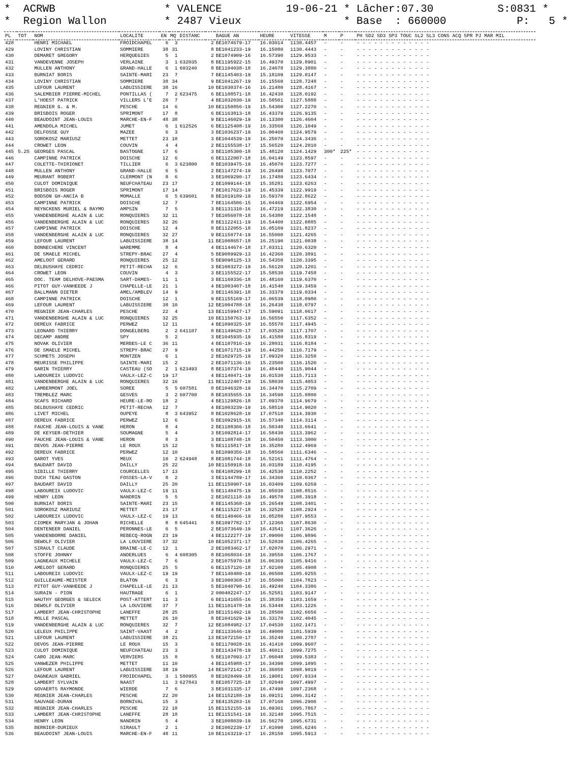* ACRWB * VALENCE 19-06-21 * Lâcher:07.30 S:0831 * * Region Wallon * 2487 Vieux * Base : 660000 P: 5 *
| PL | TOT | NOM | LOCALITE | EN | MQ | DISTANC | | BAGUE AN | HEURE | VITESSE | M | P | PH SD2 SD3 SP3 TOUC SL2 SL3 CONS ACQ SPR PJ MAR MIL |
| --- | --- | --- | --- | --- | --- | --- | --- | --- | --- | --- | --- | --- | --- |
| 428 | | HENRI MICHAEL | FROIDCHAPEL | 6 | 3 | | 2 | BE1074679-17 | 16.03014 | 1130.4457 | - | - | - - - - - - - - - - - - - |
| 429 | | LOVINY CHRISTIAN | SOMMIERE | 38 | 31 | | 8 | BE1041233-19 | 16.15080 | 1130.4443 | - | - | - - - - - - - - - - - - - |
| 430 | | DEMARET GREGORY | HERQUEGIES | 5 | 1 | | 2 | BE1074909-16 | 16.57390 | 1129.9533 | - | - | - - - - - - - - - - - - - |
| 431 | | VANDEVENNE JOSEPH | VERLAINE | 3 | 1 | 632035 | 8 | BE1195922-15 | 16.49370 | 1129.8901 | - | - | - - - - - - - - - - - - - |
| 432 | | MULLEN ANTHONY | GRAND-HALLE | 6 | 1 | 603240 | 8 | BE1104038-18 | 16.24078 | 1129.3880 | - | - | - - - - - - - - - - - - - |
| 433 | | BURNIAT BORIS | SAINTE-MARI | 23 | 7 | | 7 | BE1145403-19 | 15.18109 | 1129.0147 | - | - | - - - - - - - - - - - - - |
| 434 | | LOVINY CHRISTIAN | SOMMIERE | 38 | 34 | | 9 | BE1041267-19 | 16.15560 | 1128.7248 | - | - | - - - - - - - - - - - - - |
| 435 | | LEFOUR LAURENT | LABUISSIERE | 38 | 16 | | 10 | BE1030374-16 | 16.21480 | 1128.4167 | - | - | - - - - - - - - - - - - - |
| 436 | | SALEMBIER PIERRE-MICHEL | PONTILLAS ( | 7 | 2 | 623475 | 6 | BE1108571-18 | 16.42430 | 1128.0192 | - | - | - - - - - - - - - - - - - |
| 437 | | L'HOEST PATRICK | VILLERS L'E | 20 | 7 | | 4 | BE1032030-19 | 16.58501 | 1127.5888 | - | - | - - - - - - - - - - - - - |
| 438 | | REGNIER G. & M. | PESCHE | 14 | 6 | | 10 | BE1150856-19 | 15.54300 | 1127.2270 | - | - | - - - - - - - - - - - - - |
| 439 | | BRISBOIS ROGER | SPRIMONT | 17 | 8 | | 6 | BE1163813-18 | 16.43379 | 1126.9135 | - | - | - - - - - - - - - - - - - |
| 440 | | BEAUDOINT JEAN-LOUIS | MARCHE-EN-F | 48 | 38 | | 9 | BE1146029-19 | 16.13300 | 1126.4604 | - | - | - - - - - - - - - - - - - |
| 441 | | AMENDOLA MICHEL | JUMET | 6 | 1 | 612526 | 6 | BE1125408-19 | 16.33560 | 1126.1049 | - | - | - - - - - - - - - - - - - |
| 442 | | DELFOSSE GUY | MAZEE | 6 | 3 | | 3 | BE1036237-19 | 16.00460 | 1124.9579 | - | - | - - - - - - - - - - - - - |
| 443 | | SOROKOSZ MARIUSZ | METTET | 23 | 18 | | 3 | BE1044539-19 | 16.25070 | 1124.3436 | - | - | - - - - - - - - - - - - - |
| 444 | | CROWET LEON | COUVIN | 4 | 4 | | 2 | BE1155538-17 | 15.56520 | 1124.2010 | - | - | - - - - - - - - - - - - - |
| 445 | 5.25 | GEORGES PASCAL | BASTOGNE | 17 | 6 | | 3 | BE1105300-18 | 15.48120 | 1124.1429 | 300* | 225* | - - - - - - - - - - - - - |
| 446 | | CAMPINNE PATRICK | DOISCHE | 12 | 6 | | 6 | BE1122007-18 | 16.04149 | 1123.8597 | - | - | - - - - - - - - - - - - - |
| 447 | | COLETTE-THIRIONET | TILLIER | 6 | 3 | 623800 | 8 | BE1039475-19 | 16.45070 | 1123.7277 | - | - | - - - - - - - - - - - - - |
| 448 | | MULLEN ANTHONY | GRAND-HALLE | 6 | 5 | | 2 | BE1147274-19 | 16.26498 | 1123.7077 | - | - | - - - - - - - - - - - - - |
| 449 | | MEURANT ROBERT | CLERMONT (N | 8 | 6 | | 3 | BE1069290-17 | 16.17480 | 1123.6434 | - | - | - - - - - - - - - - - - - |
| 450 | | CULOT DOMINIQUE | NEUFCHATEAU | 23 | 17 | | 2 | BE1099144-18 | 15.35281 | 1123.6263 | - | - | - - - - - - - - - - - - - |
| 451 | | BRISBOIS ROGER | SPRIMONT | 17 | 14 | | 7 | BE1017623-19 | 16.45339 | 1122.9919 | - | - | - - - - - - - - - - - - - |
| 452 | | BODSON GH-ANCIA B | MOMALLE | 6 | 5 | 639601 | 8 | BE1019189-19 | 16.59370 | 1122.8622 | - | - | - - - - - - - - - - - - - |
| 453 | | CAMPINNE PATRICK | DOISCHE | 12 | 7 | | 7 | BE1164506-15 | 16.04469 | 1122.6954 | - | - | - - - - - - - - - - - - - |
| 454 | | REYNCKENS MURIEL & RAYMO | AMPSIN | 7 | 5 | | 3 | BE1131310-16 | 16.47219 | 1122.3830 | - | - | - - - - - - - - - - - - - |
| 455 | | VANDENBERGHE ALAIN & LUC | RONQUIERES | 32 | 11 | | 7 | BE1056078-18 | 16.54380 | 1122.1548 | - | - | - - - - - - - - - - - - - |
| 456 | | VANDENBERGHE ALAIN & LUC | RONQUIERES | 32 | 26 | | 8 | BE1122411-19 | 16.54400 | 1122.0885 | - | - | - - - - - - - - - - - - - |
| 457 | | CAMPINNE PATRICK | DOISCHE | 12 | 4 | | 8 | BE1122055-18 | 16.05109 | 1121.8237 | - | - | - - - - - - - - - - - - - |
| 458 | | VANDENBERGHE ALAIN & LUC | RONQUIERES | 32 | 27 | | 9 | BE1150774-19 | 16.55000 | 1121.4265 | - | - | - - - - - - - - - - - - - |
| 459 | | LEFOUR LAURENT | LABUISSIERE | 38 | 14 | | 11 | BE1008657-18 | 16.25190 | 1121.0038 | - | - | - - - - - - - - - - - - - |
| 460 | | BONNECHERE VINCENT | WAREMME | 8 | 4 | | 4 | BE1144674-18 | 17.03311 | 1120.6320 | - | - | - - - - - - - - - - - - - |
| 461 | | DE SMAELE MICHEL | STREPY-BRAC | 27 | 4 | | 5 | BE9089929-13 | 16.42360 | 1120.3891 | - | - | - - - - - - - - - - - - - |
| 462 | | AMELOOT GERARD | RONQUIERES | 25 | 12 | | 5 | BE9098125-13 | 16.54350 | 1120.3395 | - | - | - - - - - - - - - - - - - |
| 463 | | DELBUSHAYE CEDRIC | PETIT-RECHA | 12 | 6 | | 3 | BE1003272-19 | 16.56120 | 1120.1201 | - | - | - - - - - - - - - - - - - |
| 464 | | CROWET LEON | COUVIN | 4 | 3 | | 3 | BE1155522-17 | 15.58530 | 1119.7458 | - | - | - - - - - - - - - - - - - |
| 465 | | DOC. TEAM DELHOVE-PAESMA | SART-DAMES- | 11 | 1 | | 3 | BE1160336-18 | 16.48160 | 1119.6370 | - | - | - - - - - - - - - - - - - |
| 466 | | PITOT GUY-VANHEEDE J | CHAPELLE-LE | 21 | 1 | | 4 | BE1003407-18 | 16.41540 | 1119.3459 | - | - | - - - - - - - - - - - - - |
| 467 | | BALLMANN DIETER | AMEL/AMBLEV | 14 | 9 | | 3 | BE1146391-18 | 16.33379 | 1119.0334 | - | - | - - - - - - - - - - - - - |
| 468 | | CAMPINNE PATRICK | DOISCHE | 12 | 1 | | 9 | BE1155169-17 | 16.06539 | 1118.0980 | - | - | - - - - - - - - - - - - - |
| 469 | | LEFOUR LAURENT | LABUISSIERE | 38 | 10 | | 12 | BE1004788-18 | 16.26430 | 1118.0797 | - | - | - - - - - - - - - - - - - |
| 470 | | REGNIER JEAN-CHARLES | PESCHE | 22 | 4 | | 13 | BE1159947-17 | 15.59091 | 1118.0617 | - | - | - - - - - - - - - - - - - |
| 471 | | VANDENBERGHE ALAIN & LUC | RONQUIERES | 32 | 25 | | 10 | BE1150763-19 | 16.56550 | 1117.6352 | - | - | - - - - - - - - - - - - - |
| 472 | | DEREUX FABRICE | PERWEZ | 12 | 11 | | 4 | BE1090325-18 | 16.55570 | 1117.4945 | - | - | - - - - - - - - - - - - - |
| 473 | | LEONARD THIERRY | DONGELBERG | 2 | 2 | 641107 | 8 | BE1149620-17 | 17.03520 | 1117.1707 | - | - | - - - - - - - - - - - - - |
| 474 | | DECAMP ANDRE | SPY | 5 | 2 | | 3 | BE1045935-19 | 16.41580 | 1116.8319 | - | - | - - - - - - - - - - - - - |
| 475 | | NOVAK OLIVIER | MERBES-LE C | 36 | 11 | | 4 | BE1107816-19 | 16.28031 | 1116.8184 | - | - | - - - - - - - - - - - - - |
| 476 | | DE SMAELE MICHEL | STREPY-BRAC | 27 | 9 | | 6 | BE1071715-19 | 16.44250 | 1116.7179 | - | - | - - - - - - - - - - - - - |
| 477 | | SCHMETS JOSEPH | MONTZEN | 6 | 1 | | 2 | BE1029725-19 | 17.09320 | 1116.3258 | - | - | - - - - - - - - - - - - - |
| 478 | | MEURISSE PHILIPPE | SAINTE-MARI | 15 | 2 | | 2 | BE1071136-16 | 15.23500 | 1116.1520 | - | - | - - - - - - - - - - - - - |
| 479 | | GARIN THIERRY | CASTEAU (SO | 2 | 1 | 623493 | 8 | BE1107374-19 | 16.48440 | 1115.9044 | - | - | - - - - - - - - - - - - - |
| 480 | | LABOUREIX LUDOVIC | VAULX-LEZ-C | 19 | 17 | | 4 | BE1140471-19 | 16.01530 | 1115.7113 | - | - | - - - - - - - - - - - - - |
| 481 | | VANDENBERGHE ALAIN & LUC | RONQUIERES | 32 | 16 | | 11 | BE1122407-19 | 16.58030 | 1115.4053 | - | - | - - - - - - - - - - - - - |
| 482 | | LAMBERMONT JOEL | SOREE | 5 | 5 | 607581 | 8 | BE1046328-19 | 16.34470 | 1115.2709 | - | - | - - - - - - - - - - - - - |
| 483 | | TREMBLEZ MARC | GESVES | 3 | 2 | 607700 | 8 | BE1035655-19 | 16.34590 | 1115.0800 | - | - | - - - - - - - - - - - - - |
| 484 | | SCAFS RICHARD | HEURE-LE-RO | 18 | 2 | | 4 | BE1129826-18 | 17.09370 | 1114.9679 | - | - | - - - - - - - - - - - - - |
| 485 | | DELBUSHAYE CEDRIC | PETIT-RECHA | 12 | 7 | | 4 | BE1003239-19 | 16.58510 | 1114.9020 | - | - | - - - - - - - - - - - - - |
| 486 | | LIVET MICHEL | OUPEYE | 8 | 3 | 643952 | 8 | BE1028628-19 | 17.07510 | 1114.3930 | - | - | - - - - - - - - - - - - - |
| 487 | | DEREUX FABRICE | PERWEZ | 12 | 6 | | 5 | BE1092915-16 | 16.57340 | 1114.3114 | - | - | - - - - - - - - - - - - - |
| 488 | | FAUCHE JEAN-LOUIS & VANE | HERON | 8 | 4 | | 2 | BE1108366-18 | 16.50340 | 1113.6641 | - | - | - - - - - - - - - - - - - |
| 489 | | DE KEYSER-DETHIER | SOUMAGNE | 5 | 4 | | 3 | BE1092814-17 | 16.58430 | 1113.3962 | - | - | - - - - - - - - - - - - - |
| 490 | | FAUCHE JEAN-LOUIS & VANE | HERON | 8 | 3 | | 3 | BE1108748-18 | 16.50450 | 1113.3000 | - | - | - - - - - - - - - - - - - |
| 491 | | DEVOS JEAN-PIERRE | LE ROUX | 15 | 12 | | 5 | BE1115817-18 | 16.35280 | 1112.4969 | - | - | - - - - - - - - - - - - - |
| 492 | | DEREUX FABRICE | PERWEZ | 12 | 10 | | 6 | BE1090356-18 | 16.58560 | 1111.6346 | - | - | - - - - - - - - - - - - - |
| 493 | | GAROT YVES | MEUX | 10 | 2 | 624948 | 8 | BE1081744-18 | 16.52161 | 1111.4764 | - | - | - - - - - - - - - - - - - |
| 494 | | BAUDART DAVID | DAILLY | 25 | 22 | | 10 | BE1150918-19 | 16.03189 | 1110.4195 | - | - | - - - - - - - - - - - - - |
| 495 | | SIBILLE THIERRY | COURCELLES | 17 | 13 | | 6 | BE4108299-18 | 16.42530 | 1110.2252 | - | - | - - - - - - - - - - - - - |
| 496 | | DUCH TEAU GASTON | FOSSES-LA-V | 8 | 2 | | 3 | BE1144789-17 | 16.34360 | 1110.0367 | - | - | - - - - - - - - - - - - - |
| 497 | | BAUDART DAVID | DAILLY | 25 | 20 | | 11 | BE1150907-19 | 16.03409 | 1109.6269 | - | - | - - - - - - - - - - - - - |
| 498 | | LABOUREIX LUDOVIC | VAULX-LEZ-C | 19 | 11 | | 5 | BE1140475-19 | 16.05030 | 1108.8516 | - | - | - - - - - - - - - - - - - |
| 499 | | HENRY LEON | NANDRIN | 5 | 5 | | 2 | BE1021118-19 | 16.49570 | 1108.3918 | - | - | - - - - - - - - - - - - - |
| 500 | | BURNIAT BORIS | SAINTE-MARI | 23 | 15 | | 8 | BE1145368-19 | 15.26549 | 1108.3401 | - | - | - - - - - - - - - - - - - |
| 501 | | SOROKOSZ MARIUSZ | METTET | 23 | 17 | | 4 | BE1115227-18 | 16.32520 | 1108.2924 | - | - | - - - - - - - - - - - - - |
| 502 | | LABOUREIX LUDOVIC | VAULX-LEZ-C | 19 | 13 | | 6 | BE1140466-19 | 16.05280 | 1107.9553 | - | - | - - - - - - - - - - - - - |
| 503 | | CIOMEK MARYJAN & JOHAN | RICHELLE | 8 | 8 | 645441 | 8 | BE1097782-17 | 17.12360 | 1107.8630 | - | - | - - - - - - - - - - - - - |
| 504 | | DENTENEER DANIEL | PERONNES-LE | 6 | 5 | | 2 | BE1073649-19 | 16.43541 | 1107.3626 | - | - | - - - - - - - - - - - - - |
| 505 | | VANDENBORRE DANIEL | REBECQ-ROGN | 23 | 19 | | 4 | BE1122277-19 | 17.09000 | 1106.9896 | - | - | - - - - - - - - - - - - - |
| 506 | | DEWOLF OLIVIER | LA LOUVIERE | 37 | 32 | | 10 | BE1052371-17 | 16.52030 | 1106.4265 | - | - | - - - - - - - - - - - - - |
| 507 | | SIRAULT CLAUDE | BRAINE-LE-C | 12 | 1 | | 2 | BE1083462-17 | 17.02070 | 1106.2971 | - | - | - - - - - - - - - - - - - |
| 508 | | STOFFE JOHNNY | ANDERLUES | 6 | 4 | 608305 | 8 | BE1068034-18 | 16.39550 | 1106.1767 | - | - | - - - - - - - - - - - - - |
| 509 | | LAGNEAUX MICHELE | VAULX-LEZ-C | 7 | 6 | | 2 | BE1075970-18 | 16.06369 | 1105.9416 | - | - | - - - - - - - - - - - - - |
| 510 | | AMELOOT GERARD | RONQUIERES | 25 | 5 | | 6 | BE1157126-18 | 17.02100 | 1105.4908 | - | - | - - - - - - - - - - - - - |
| 511 | | LABOUREIX LUDOVIC | VAULX-LEZ-C | 19 | 19 | | 7 | BE1140480-19 | 16.06500 | 1105.0255 | - | - | - - - - - - - - - - - - - |
| 512 | | GUILLEAUME-MEISTER | BLATON | 6 | 3 | | 3 | BE1000368-17 | 16.55000 | 1104.7823 | - | - | - - - - - - - - - - - - - |
| 513 | | PITOT GUY-VANHEEDE J | CHAPELLE-LE | 21 | 13 | | 5 | BE1040790-16 | 16.49240 | 1104.3386 | - | - | - - - - - - - - - - - - - |
| 514 | | SURAIN - PION | HAUTRAGE | 6 | 1 | | 2 | 000402247-17 | 16.52581 | 1103.9147 | - | - | - - - - - - - - - - - - - |
| 515 | | WAUTHY GEORGES & SELECK | POST-ATTERT | 11 | 3 | | 6 | BE1141655-16 | 15.38359 | 1103.1659 | - | - | - - - - - - - - - - - - - |
| 516 | | DEWOLF OLIVIER | LA LOUVIERE | 37 | 7 | | 11 | BE1101478-19 | 16.53440 | 1103.1226 | - | - | - - - - - - - - - - - - - |
| 517 | | LAMBERT JEAN-CHRISTOPHE | LANEFFE | 28 | 25 | | 10 | BE1151492-19 | 16.28500 | 1102.6656 | - | - | - - - - - - - - - - - - - |
| 518 | | MOLLE PASCAL | METTET | 26 | 10 | | 8 | BE1041629-19 | 16.33170 | 1102.4045 | - | - | - - - - - - - - - - - - - |
| 519 | | VANDENBERGHE ALAIN & LUC | RONQUIERES | 32 | 7 | | 12 | BE1084982-17 | 17.04530 | 1102.1471 | - | - | - - - - - - - - - - - - - |
| 520 | | LELEUX PHILIPPE | SAINT-VAAST | 4 | 2 | | 2 | BE1133646-19 | 16.49000 | 1101.5939 | - | - | - - - - - - - - - - - - - |
| 521 | | LEFOUR LAURENT | LABUISSIERE | 38 | 21 | | 13 | BE1072150-17 | 16.35240 | 1100.2787 | - | - | - - - - - - - - - - - - - |
| 522 | | DEVOS JEAN-PIERRE | LE ROUX | 15 | 3 | | 6 | BE1170028-16 | 16.41410 | 1099.9607 | - | - | - - - - - - - - - - - - - |
| 523 | | CULOT DOMINIQUE | NEUFCHATEAU | 23 | 3 | | 3 | BE1143478-19 | 15.46011 | 1099.7275 | - | - | - - - - - - - - - - - - - |
| 524 | | CARO JEAN-MARC | VERVIERS | 15 | 8 | | 5 | BE1107093-17 | 17.06048 | 1099.5383 | - | - | - - - - - - - - - - - - - |
| 525 | | VANWEZER PHILIPPE | METTET | 11 | 10 | | 4 | BE1145988-17 | 16.34390 | 1099.1095 | - | - | - - - - - - - - - - - - - |
| 526 | | LEFOUR LAURENT | LABUISSIERE | 38 | 19 | | 14 | BE1072142-17 | 16.36050 | 1098.9019 | - | - | - - - - - - - - - - - - - |
| 527 | | DAGNEAUX GABRIEL | FROIDCHAPEL | 3 | 1 | 580955 | 8 | BE1020499-18 | 16.19081 | 1097.9334 | - | - | - - - - - - - - - - - - - |
| 528 | | LAMBERT SYLVAIN | NAAST | 11 | 3 | 627843 | 8 | BE1057725-18 | 17.02040 | 1097.4997 | - | - | - - - - - - - - - - - - - |
| 529 | | GOVAERTS RAYMONDE | WIERDE | 7 | 6 | | 3 | BE1031335-17 | 16.47490 | 1097.2368 | - | - | - - - - - - - - - - - - - |
| 530 | | REGNIER JEAN-CHARLES | PESCHE | 22 | 20 | | 14 | BE1152188-19 | 16.09151 | 1096.3142 | - | - | - - - - - - - - - - - - - |
| 531 | | SAUVAGE-DURAN | BORNIVAL | 15 | 3 | | 2 | BE4135203-16 | 17.07160 | 1096.2906 | - | - | - - - - - - - - - - - - - |
| 532 | | REGNIER JEAN-CHARLES | PESCHE | 22 | 18 | | 15 | BE1152155-19 | 16.09301 | 1095.7867 | - | - | - - - - - - - - - - - - - |
| 533 | | LAMBERT JEAN-CHRISTOPHE | LANEFFE | 28 | 18 | | 11 | BE1151541-19 | 16.32140 | 1095.7515 | - | - | - - - - - - - - - - - - - |
| 534 | | HENRY LEON | NANDRIN | 5 | 4 | | 3 | BE1008039-19 | 16.56270 | 1095.6731 | - | - | - - - - - - - - - - - - - |
| 535 | | BERNIER-DURIEUX | SIRAULT | 2 | 1 | | 2 | BE1002239-17 | 17.01090 | 1095.6246 | - | - | - - - - - - - - - - - - - |
| 536 | | BEAUDOINT JEAN-LOUIS | MARCHE-EN-F | 48 | 11 | | 10 | BE1163219-17 | 16.28150 | 1095.5913 | - | - | - - - - - - - - - - - - - |